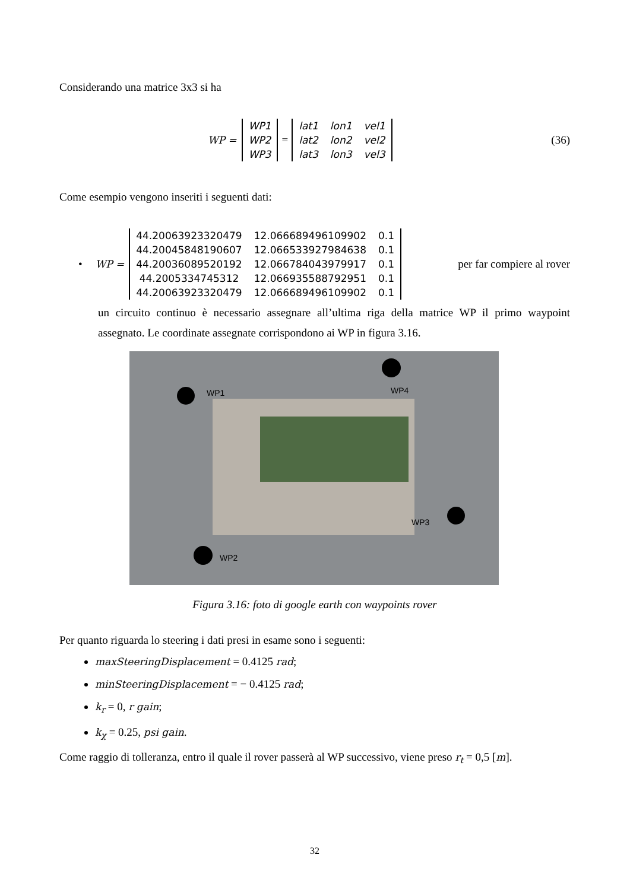Considerando una matrice 3x3 si ha
WP =
| WP1 |
| WP2 |
| WP3 |
=
| lat1 | lon1 | vel1 |
| lat2 | lon2 | vel2 |
| lat3 | lon3 | vel3 |
(36)
Come esempio vengono inseriti i seguenti dati:
• WP =
| 44.20063923320479 | 12.066689496109902 | 0.1 |
| 44.20045848190607 | 12.066533927984638 | 0.1 |
| 44.20036089520192 | 12.066784043979917 | 0.1 |
| 44.2005334745312 | 12.066935588792951 | 0.1 |
| 44.20063923320479 | 12.066689496109902 | 0.1 |
per far compiere al rover
un circuito continuo è necessario assegnare all’ultima riga della matrice WP il primo waypoint assegnato. Le coordinate assegnate corrispondono ai WP in figura 3.16.
WP1 WP4
WP3
WP2
Figura 3.16: foto di google earth con waypoints rover
Per quanto riguarda lo steering i dati presi in esame sono i seguenti:
maxSteeringDisplacement = 0.4125 rad;
minSteeringDisplacement = − 0.4125 rad;
k<sub>r</sub> = 0, r gain;
k<sub>χ</sub> = 0.25, psi gain.
Come raggio di tolleranza, entro il quale il rover passerà al WP successivo, viene preso r<sub>t</sub> = 0,5 [m].
32